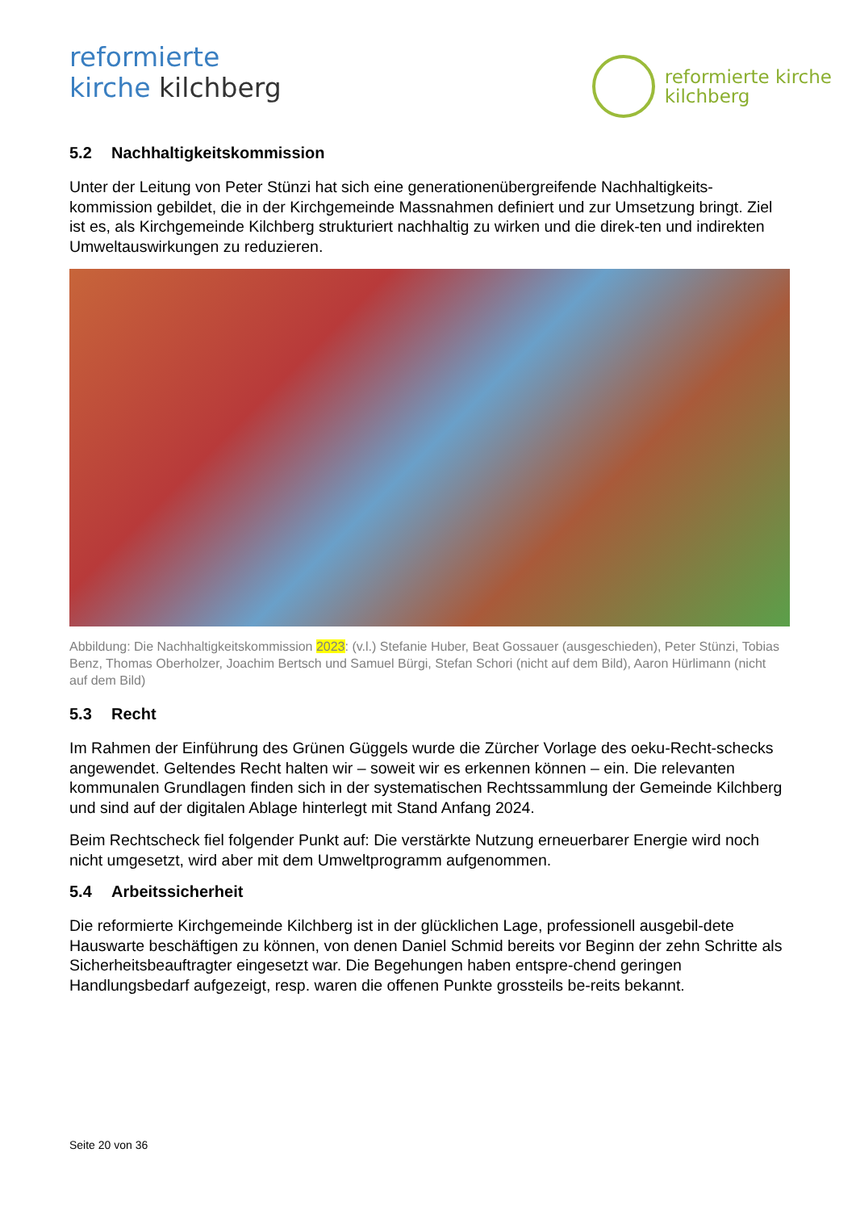reformierte
kirche kilchberg
reformierte kirche
kilchberg
5.2 Nachhaltigkeitskommission
Unter der Leitung von Peter Stünzi hat sich eine generationenübergreifende Nachhaltigkeits-kommission gebildet, die in der Kirchgemeinde Massnahmen definiert und zur Umsetzung bringt. Ziel ist es, als Kirchgemeinde Kilchberg strukturiert nachhaltig zu wirken und die direk-ten und indirekten Umweltauswirkungen zu reduzieren.
Abbildung: Die Nachhaltigkeitskommission 2023: (v.l.) Stefanie Huber, Beat Gossauer (ausgeschieden), Peter Stünzi, Tobias Benz, Thomas Oberholzer, Joachim Bertsch und Samuel Bürgi, Stefan Schori (nicht auf dem Bild), Aaron Hürlimann (nicht auf dem Bild)
5.3 Recht
Im Rahmen der Einführung des Grünen Güggels wurde die Zürcher Vorlage des oeku-Recht-schecks angewendet. Geltendes Recht halten wir – soweit wir es erkennen können – ein. Die relevanten kommunalen Grundlagen finden sich in der systematischen Rechtssammlung der Gemeinde Kilchberg und sind auf der digitalen Ablage hinterlegt mit Stand Anfang 2024.
Beim Rechtscheck fiel folgender Punkt auf: Die verstärkte Nutzung erneuerbarer Energie wird noch nicht umgesetzt, wird aber mit dem Umweltprogramm aufgenommen.
5.4 Arbeitssicherheit
Die reformierte Kirchgemeinde Kilchberg ist in der glücklichen Lage, professionell ausgebil-dete Hauswarte beschäftigen zu können, von denen Daniel Schmid bereits vor Beginn der zehn Schritte als Sicherheitsbeauftragter eingesetzt war. Die Begehungen haben entspre-chend geringen Handlungsbedarf aufgezeigt, resp. waren die offenen Punkte grossteils be-reits bekannt.
Seite 20 von 36